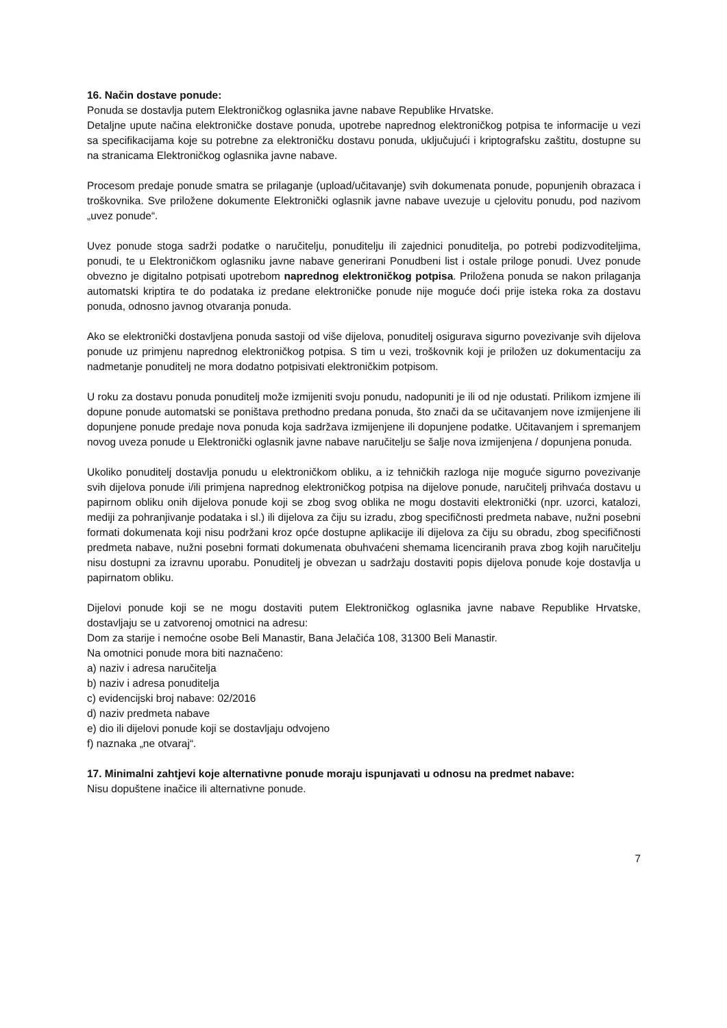16. Način dostave ponude:
Ponuda se dostavlja putem Elektroničkog oglasnika javne nabave Republike Hrvatske.
Detaljne upute načina elektroničke dostave ponuda, upotrebe naprednog elektroničkog potpisa te informacije u vezi sa specifikacijama koje su potrebne za elektroničku dostavu ponuda, uključujući i kriptografsku zaštitu, dostupne su na stranicama Elektroničkog oglasnika javne nabave.
Procesom predaje ponude smatra se prilaganje (upload/učitavanje) svih dokumenata ponude, popunjenih obrazaca i troškovnika. Sve priložene dokumente Elektronički oglasnik javne nabave uvezuje u cjelovitu ponudu, pod nazivom „uvez ponude“.
Uvez ponude stoga sadrži podatke o naručitelju, ponuditelju ili zajednici ponuditelja, po potrebi podizvoditeljima, ponudi, te u Elektroničkom oglasniku javne nabave generirani Ponudbeni list i ostale priloge ponudi. Uvez ponude obvezno je digitalno potpisati upotrebom naprednog elektroničkog potpisa. Priložena ponuda se nakon prilaganja automatski kriptira te do podataka iz predane elektroničke ponude nije moguće doći prije isteka roka za dostavu ponuda, odnosno javnog otvaranja ponuda.
Ako se elektronički dostavljena ponuda sastoji od više dijelova, ponuditelj osigurava sigurno povezivanje svih dijelova ponude uz primjenu naprednog elektroničkog potpisa. S tim u vezi, troškovnik koji je priložen uz dokumentaciju za nadmetanje ponuditelj ne mora dodatno potpisivati elektroničkim potpisom.
U roku za dostavu ponuda ponuditelj može izmijeniti svoju ponudu, nadopuniti je ili od nje odustati. Prilikom izmjene ili dopune ponude automatski se poništava prethodno predana ponuda, što znači da se učitavanjem nove izmijenjene ili dopunjene ponude predaje nova ponuda koja sadržava izmijenjene ili dopunjene podatke. Učitavanjem i spremanjem novog uveza ponude u Elektronički oglasnik javne nabave naručitelju se šalje nova izmijenjena / dopunjena ponuda.
Ukoliko ponuditelj dostavlja ponudu u elektroničkom obliku, a iz tehničkih razloga nije moguće sigurno povezivanje svih dijelova ponude i/ili primjena naprednog elektroničkog potpisa na dijelove ponude, naručitelj prihvaća dostavu u papirnom obliku onih dijelova ponude koji se zbog svog oblika ne mogu dostaviti elektronički (npr. uzorci, katalozi, mediji za pohranjivanje podataka i sl.) ili dijelova za čiju su izradu, zbog specifičnosti predmeta nabave, nužni posebni formati dokumenata koji nisu podržani kroz opće dostupne aplikacije ili dijelova za čiju su obradu, zbog specifičnosti predmeta nabave, nužni posebni formati dokumenata obuhvaćeni shemama licenciranih prava zbog kojih naručitelju nisu dostupni za izravnu uporabu. Ponuditelj je obvezan u sadržaju dostaviti popis dijelova ponude koje dostavlja u papirnatom obliku.
Dijelovi ponude koji se ne mogu dostaviti putem Elektroničkog oglasnika javne nabave Republike Hrvatske, dostavljaju se u zatvorenoj omotnici na adresu:
Dom za starije i nemoćne osobe Beli Manastir, Bana Jelačića 108, 31300 Beli Manastir.
Na omotnici ponude mora biti naznačeno:
a) naziv i adresa naručitelja
b) naziv i adresa ponuditelja
c) evidencijski broj nabave: 02/2016
d) naziv predmeta nabave
e) dio ili dijelovi ponude koji se dostavljaju odvojeno
f) naznaka „ne otvaraj“.
17. Minimalni zahtjevi koje alternativne ponude moraju ispunjavati u odnosu na predmet nabave:
Nisu dopuštene inačice ili alternativne ponude.
7